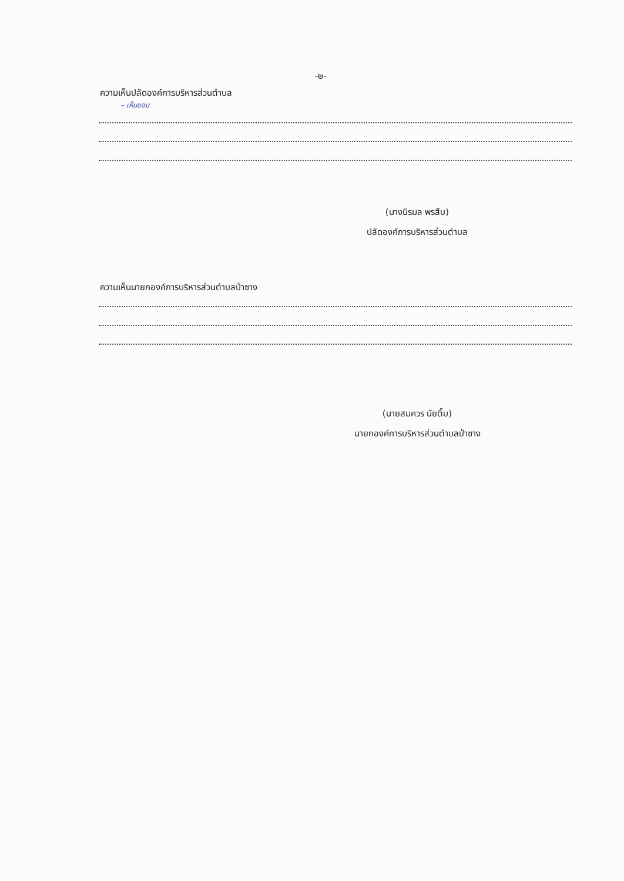-๒-
ความเห็นปลัดองค์การบริหารส่วนตำบล
– เห็นชอบ
(นางนิรมล พรสืบ)
ปลัดองค์การบริหารส่วนตำบล
ความเห็นนายกองค์การบริหารส่วนตำบลป่าซาง
(นายสมควร นัยติ๊บ)
นายกองค์การบริหารส่วนตำบลป่าซาง